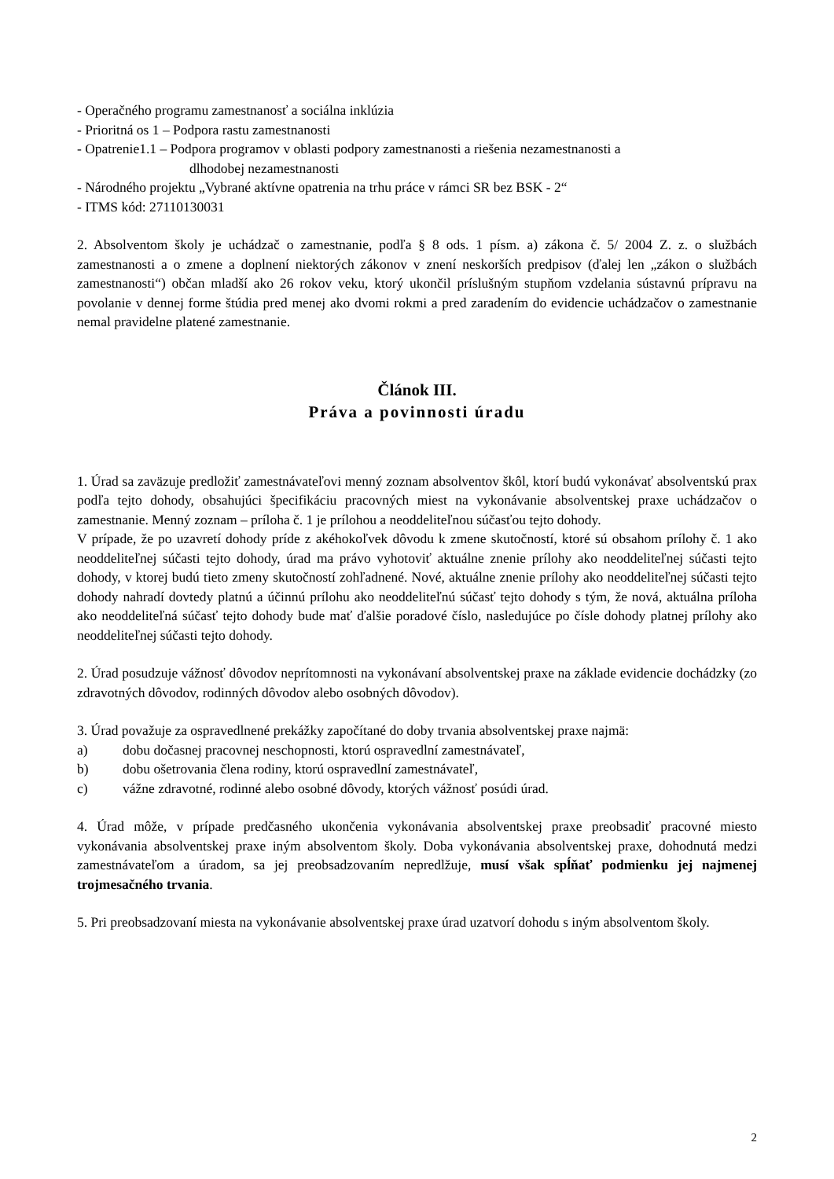- Operačného programu zamestnanosť a sociálna inklúzia
- Prioritná os 1 – Podpora rastu zamestnanosti
- Opatrenie1.1 – Podpora programov v oblasti podpory zamestnanosti a riešenia nezamestnanosti a
dlhodobej nezamestnanosti
- Národného projektu „Vybrané aktívne opatrenia na trhu práce v rámci SR bez BSK - 2“
- ITMS kód: 27110130031
2. Absolventom školy je uchádzač o zamestnanie, podľa § 8 ods. 1 písm. a) zákona č. 5/ 2004 Z. z. o službách zamestnanosti a o zmene a doplnení niektorých zákonov v znení neskorších predpisov (ďalej len „zákon o službách zamestnanosti“) občan mladší ako 26 rokov veku, ktorý ukončil príslušným stupňom vzdelania sústavnú prípravu na povolanie v dennej forme štúdia pred menej ako dvomi rokmi a pred zaradením do evidencie uchádzačov o zamestnanie nemal pravidelne platené zamestnanie.
Článok III.
Práva a povinnosti úradu
1. Úrad sa zaväzuje predložiť zamestnávateľovi menný zoznam absolventov škôl, ktorí budú vykonávať absolventskú prax podľa tejto dohody, obsahujúci špecifikáciu pracovných miest na vykonávanie absolventskej praxe uchádzačov o zamestnanie. Menný zoznam – príloha č. 1 je prílohou a neoddeliteľnou súčasťou tejto dohody.
V prípade, že po uzavretí dohody príde z akéhokoľvek dôvodu k zmene skutočností, ktoré sú obsahom prílohy č. 1 ako neoddeliteľnej súčasti tejto dohody, úrad ma právo vyhotoviť aktuálne znenie prílohy ako neoddeliteľnej súčasti tejto dohody, v ktorej budú tieto zmeny skutočností zohľadnené. Nové, aktuálne znenie prílohy ako neoddeliteľnej súčasti tejto dohody nahradí dovtedy platnú a účinnú prílohu ako neoddeliteľnú súčasť tejto dohody s tým, že nová, aktuálna príloha ako neoddeliteľná súčasť tejto dohody bude mať ďalšie poradové číslo, nasledujúce po čísle dohody platnej prílohy ako neoddeliteľnej súčasti tejto dohody.
2. Úrad posudzuje vážnosť dôvodov neprítomnosti na vykonávaní absolventskej praxe na základe evidencie dochádzky (zo zdravotných dôvodov, rodinných dôvodov alebo osobných dôvodov).
3. Úrad považuje za ospravedlnené prekážky započítané do doby trvania absolventskej praxe najmä:
a) dobu dočasnej pracovnej neschopnosti, ktorú ospravedlní zamestnávateľ,
b) dobu ošetrovania člena rodiny, ktorú ospravedlní zamestnávateľ,
c) vážne zdravotné, rodinné alebo osobné dôvody, ktorých vážnosť posúdi úrad.
4. Úrad môže, v prípade predčasného ukončenia vykonávania absolventskej praxe preobsadiť pracovné miesto vykonávania absolventskej praxe iným absolventom školy. Doba vykonávania absolventskej praxe, dohodnutá medzi zamestnávateľom a úradom, sa jej preobsadzovaním nepredlžuje, musí však spĺňať podmienku jej najmenej trojmesačného trvania.
5. Pri preobsadzovaní miesta na vykonávanie absolventskej praxe úrad uzatvorí dohodu s iným absolventom školy.
2